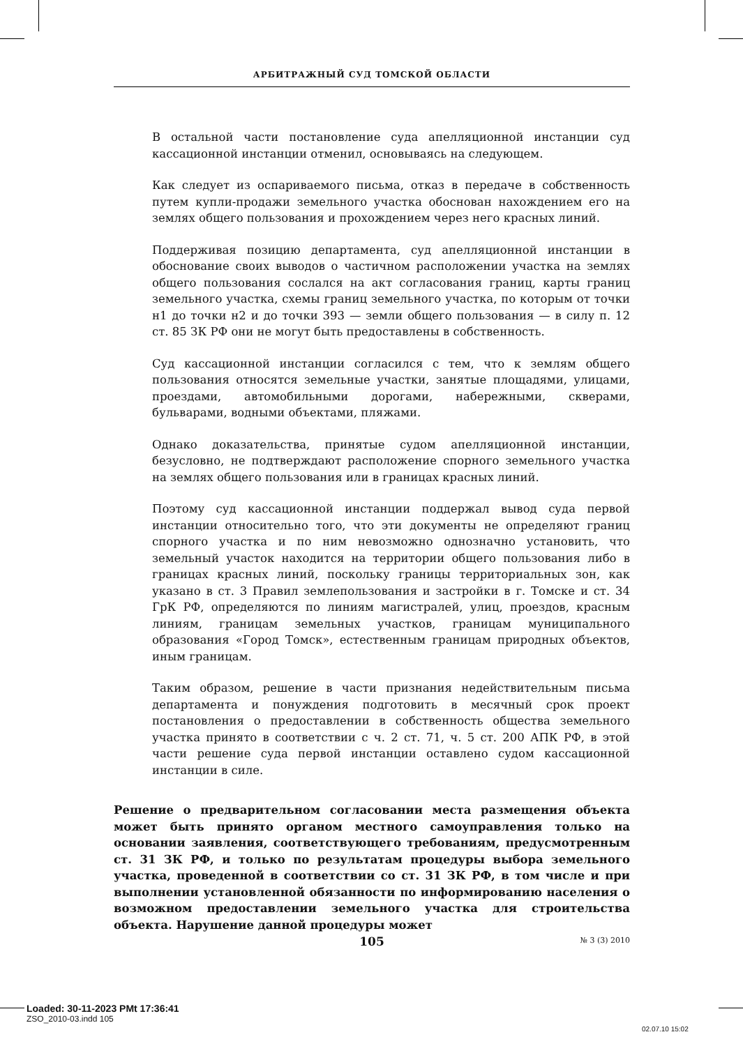АРБИТРАЖНЫЙ СУД ТОМСКОЙ ОБЛАСТИ
В остальной части постановление суда апелляционной инстанции суд кассационной инстанции отменил, основываясь на следующем.
Как следует из оспариваемого письма, отказ в передаче в собственность путем купли-продажи земельного участка обоснован нахождением его на землях общего пользования и прохождением через него красных линий.
Поддерживая позицию департамента, суд апелляционной инстанции в обоснование своих выводов о частичном расположении участка на землях общего пользования сослался на акт согласования границ, карты границ земельного участка, схемы границ земельного участка, по которым от точки н1 до точки н2 и до точки 393 — земли общего пользования — в силу п. 12 ст. 85 ЗК РФ они не могут быть предоставлены в собственность.
Суд кассационной инстанции согласился с тем, что к землям общего пользования относятся земельные участки, занятые площадями, улицами, проездами, автомобильными дорогами, набережными, скверами, бульварами, водными объектами, пляжами.
Однако доказательства, принятые судом апелляционной инстанции, безусловно, не подтверждают расположение спорного земельного участка на землях общего пользования или в границах красных линий.
Поэтому суд кассационной инстанции поддержал вывод суда первой инстанции относительно того, что эти документы не определяют границ спорного участка и по ним невозможно однозначно установить, что земельный участок находится на территории общего пользования либо в границах красных линий, поскольку границы территориальных зон, как указано в ст. 3 Правил землепользования и застройки в г. Томске и ст. 34 ГрК РФ, определяются по линиям магистралей, улиц, проездов, красным линиям, границам земельных участков, границам муниципального образования «Город Томск», естественным границам природных объектов, иным границам.
Таким образом, решение в части признания недействительным письма департамента и понуждения подготовить в месячный срок проект постановления о предоставлении в собственность общества земельного участка принято в соответствии с ч. 2 ст. 71, ч. 5 ст. 200 АПК РФ, в этой части решение суда первой инстанции оставлено судом кассационной инстанции в силе.
Решение о предварительном согласовании места размещения объекта может быть принято органом местного самоуправления только на основании заявления, соответствующего требованиям, предусмотренным ст. 31 ЗК РФ, и только по результатам процедуры выбора земельного участка, проведенной в соответствии со ст. 31 ЗК РФ, в том числе и при выполнении установленной обязанности по информированию населения о возможном предоставлении земельного участка для строительства объекта. Нарушение данной процедуры может
105
№ 3 (3) 2010
Loaded: 30-11-2023 PMt 17:36:41
ZSO_2010-03.indd 105
02.07.10 15:02